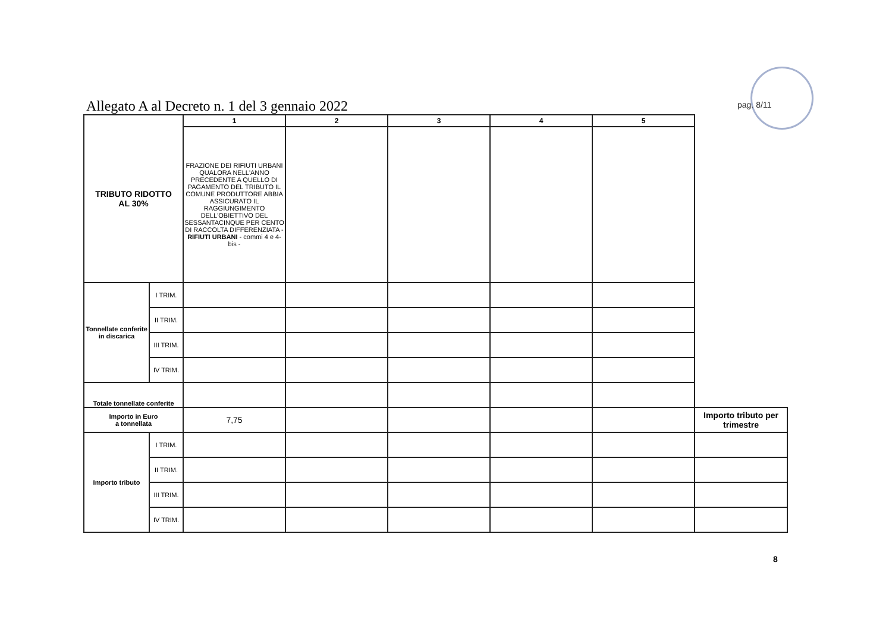Allegato A al Decreto n. 1 del 3 gennaio 2022
pag. 8/11
| TRIBUTO RIDOTTO AL 30% | | 1 | 2 | 3 | 4 | 5 | |
| | | FRAZIONE DEI RIFIUTI URBANI QUALORA NELL'ANNO PRECEDENTE A QUELLO DI PAGAMENTO DEL TRIBUTO IL COMUNE PRODUTTORE ABBIA ASSICURATO IL RAGGIUNGIMENTO DELL'OBIETTIVO DEL SESSANTACINQUE PER CENTO DI RACCOLTA DIFFERENZIATA - RIFIUTI URBANI - commi 4 e 4-bis - | | | | | |
| Tonnellate conferite in discarica | I TRIM. | | | | | | |
| | II TRIM. | | | | | | |
| | III TRIM. | | | | | | |
| | IV TRIM. | | | | | | |
| Totale tonnellate conferite | | | | | | | |
| Importo in Euro a tonnellata | | 7,75 | | | | | Importo tributo per trimestre |
| Importo tributo | I TRIM. | | | | | | |
| | II TRIM. | | | | | | |
| | III TRIM. | | | | | | |
| | IV TRIM. | | | | | | |
8